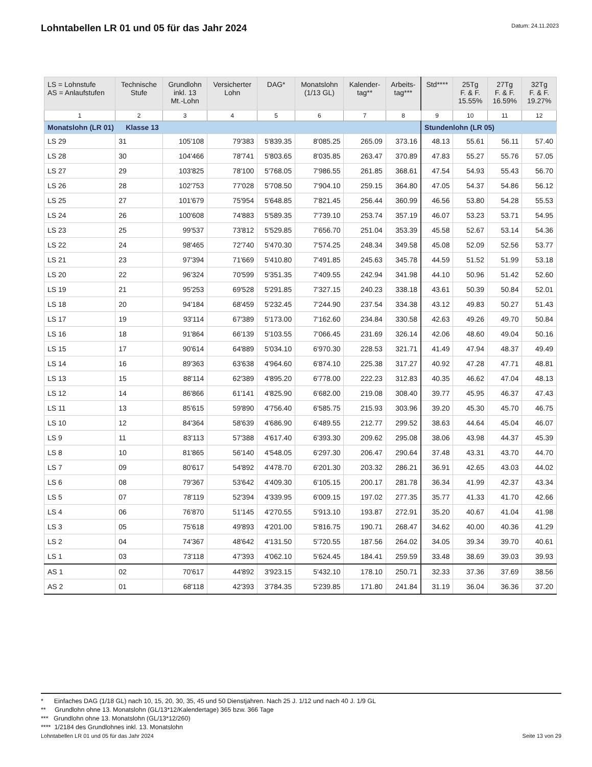Lohntabellen LR 01 und 05 für das Jahr 2024
Datum: 24.11.2023
| LS = Lohnstufe AS = Anlaufstufen | Technische Stufe | Grundlohn inkl. 13 Mt.-Lohn | Versicherter Lohn | DAG* | Monatslohn (1/13 GL) | Kalender- tag** | Arbeits- tag*** | Std**** | 25Tg F. & F. 15.55% | 27Tg F. & F. 16.59% | 32Tg F. & F. 19.27% |
| --- | --- | --- | --- | --- | --- | --- | --- | --- | --- | --- | --- |
| 1 | 2 | 3 | 4 | 5 | 6 | 7 | 8 | 9 | 10 | 11 | 12 |
| Monatslohn (LR 01) Klasse 13 | | | | | | | | Stundenlohn (LR 05) | | | |
| LS 29 | 31 | 105'108 | 79'383 | 5'839.35 | 8'085.25 | 265.09 | 373.16 | 48.13 | 55.61 | 56.11 | 57.40 |
| LS 28 | 30 | 104'466 | 78'741 | 5'803.65 | 8'035.85 | 263.47 | 370.89 | 47.83 | 55.27 | 55.76 | 57.05 |
| LS 27 | 29 | 103'825 | 78'100 | 5'768.05 | 7'986.55 | 261.85 | 368.61 | 47.54 | 54.93 | 55.43 | 56.70 |
| LS 26 | 28 | 102'753 | 77'028 | 5'708.50 | 7'904.10 | 259.15 | 364.80 | 47.05 | 54.37 | 54.86 | 56.12 |
| LS 25 | 27 | 101'679 | 75'954 | 5'648.85 | 7'821.45 | 256.44 | 360.99 | 46.56 | 53.80 | 54.28 | 55.53 |
| LS 24 | 26 | 100'608 | 74'883 | 5'589.35 | 7'739.10 | 253.74 | 357.19 | 46.07 | 53.23 | 53.71 | 54.95 |
| LS 23 | 25 | 99'537 | 73'812 | 5'529.85 | 7'656.70 | 251.04 | 353.39 | 45.58 | 52.67 | 53.14 | 54.36 |
| LS 22 | 24 | 98'465 | 72'740 | 5'470.30 | 7'574.25 | 248.34 | 349.58 | 45.08 | 52.09 | 52.56 | 53.77 |
| LS 21 | 23 | 97'394 | 71'669 | 5'410.80 | 7'491.85 | 245.63 | 345.78 | 44.59 | 51.52 | 51.99 | 53.18 |
| LS 20 | 22 | 96'324 | 70'599 | 5'351.35 | 7'409.55 | 242.94 | 341.98 | 44.10 | 50.96 | 51.42 | 52.60 |
| LS 19 | 21 | 95'253 | 69'528 | 5'291.85 | 7'327.15 | 240.23 | 338.18 | 43.61 | 50.39 | 50.84 | 52.01 |
| LS 18 | 20 | 94'184 | 68'459 | 5'232.45 | 7'244.90 | 237.54 | 334.38 | 43.12 | 49.83 | 50.27 | 51.43 |
| LS 17 | 19 | 93'114 | 67'389 | 5'173.00 | 7'162.60 | 234.84 | 330.58 | 42.63 | 49.26 | 49.70 | 50.84 |
| LS 16 | 18 | 91'864 | 66'139 | 5'103.55 | 7'066.45 | 231.69 | 326.14 | 42.06 | 48.60 | 49.04 | 50.16 |
| LS 15 | 17 | 90'614 | 64'889 | 5'034.10 | 6'970.30 | 228.53 | 321.71 | 41.49 | 47.94 | 48.37 | 49.49 |
| LS 14 | 16 | 89'363 | 63'638 | 4'964.60 | 6'874.10 | 225.38 | 317.27 | 40.92 | 47.28 | 47.71 | 48.81 |
| LS 13 | 15 | 88'114 | 62'389 | 4'895.20 | 6'778.00 | 222.23 | 312.83 | 40.35 | 46.62 | 47.04 | 48.13 |
| LS 12 | 14 | 86'866 | 61'141 | 4'825.90 | 6'682.00 | 219.08 | 308.40 | 39.77 | 45.95 | 46.37 | 47.43 |
| LS 11 | 13 | 85'615 | 59'890 | 4'756.40 | 6'585.75 | 215.93 | 303.96 | 39.20 | 45.30 | 45.70 | 46.75 |
| LS 10 | 12 | 84'364 | 58'639 | 4'686.90 | 6'489.55 | 212.77 | 299.52 | 38.63 | 44.64 | 45.04 | 46.07 |
| LS 9 | 11 | 83'113 | 57'388 | 4'617.40 | 6'393.30 | 209.62 | 295.08 | 38.06 | 43.98 | 44.37 | 45.39 |
| LS 8 | 10 | 81'865 | 56'140 | 4'548.05 | 6'297.30 | 206.47 | 290.64 | 37.48 | 43.31 | 43.70 | 44.70 |
| LS 7 | 09 | 80'617 | 54'892 | 4'478.70 | 6'201.30 | 203.32 | 286.21 | 36.91 | 42.65 | 43.03 | 44.02 |
| LS 6 | 08 | 79'367 | 53'642 | 4'409.30 | 6'105.15 | 200.17 | 281.78 | 36.34 | 41.99 | 42.37 | 43.34 |
| LS 5 | 07 | 78'119 | 52'394 | 4'339.95 | 6'009.15 | 197.02 | 277.35 | 35.77 | 41.33 | 41.70 | 42.66 |
| LS 4 | 06 | 76'870 | 51'145 | 4'270.55 | 5'913.10 | 193.87 | 272.91 | 35.20 | 40.67 | 41.04 | 41.98 |
| LS 3 | 05 | 75'618 | 49'893 | 4'201.00 | 5'816.75 | 190.71 | 268.47 | 34.62 | 40.00 | 40.36 | 41.29 |
| LS 2 | 04 | 74'367 | 48'642 | 4'131.50 | 5'720.55 | 187.56 | 264.02 | 34.05 | 39.34 | 39.70 | 40.61 |
| LS 1 | 03 | 73'118 | 47'393 | 4'062.10 | 5'624.45 | 184.41 | 259.59 | 33.48 | 38.69 | 39.03 | 39.93 |
| AS 1 | 02 | 70'617 | 44'892 | 3'923.15 | 5'432.10 | 178.10 | 250.71 | 32.33 | 37.36 | 37.69 | 38.56 |
| AS 2 | 01 | 68'118 | 42'393 | 3'784.35 | 5'239.85 | 171.80 | 241.84 | 31.19 | 36.04 | 36.36 | 37.20 |
* Einfaches DAG (1/18 GL) nach 10, 15, 20, 30, 35, 45 und 50 Dienstjahren. Nach 25 J. 1/12 und nach 40 J. 1/9 GL
** Grundlohn ohne 13. Monatslohn (GL/13*12/Kalendertage) 365 bzw. 366 Tage
*** Grundlohn ohne 13. Monatslohn (GL/13*12/260)
**** 1/2184 des Grundlohnes inkl. 13. Monatslohn
Lohntabellen LR 01 und 05 für das Jahr 2024 Seite 13 von 29